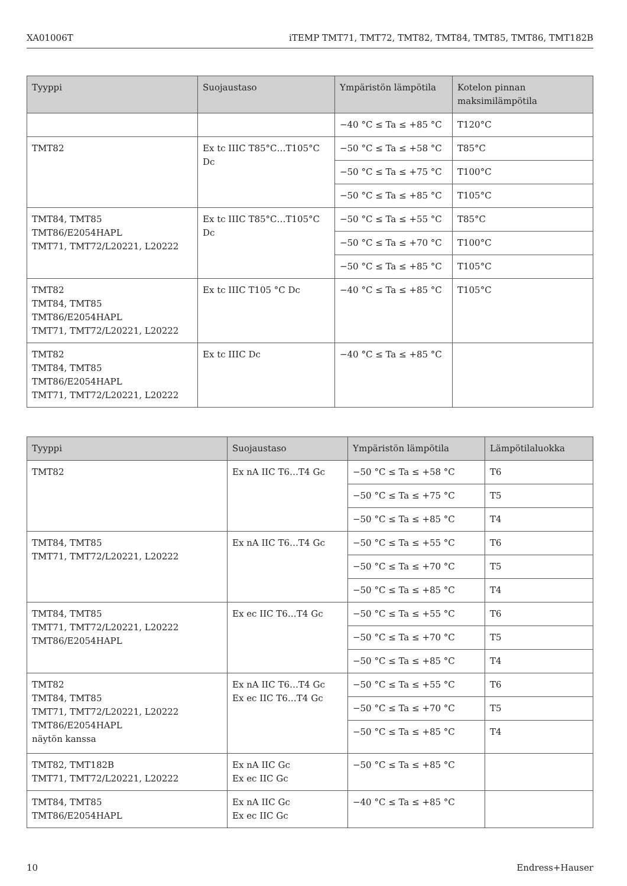XA01006T iTEMP TMT71, TMT72, TMT82, TMT84, TMT85, TMT86, TMT182B
| Tyyppi | Suojaustaso | Ympäristön lämpötila | Kotelon pinnan maksimilämpötila |
| --- | --- | --- | --- |
| | | −40 °C ≤ Ta ≤ +85 °C | T120°C |
| TMT82 | Ex tc IIIC T85°C…T105°C Dc | −50 °C ≤ Ta ≤ +58 °C | T85°C |
| | | −50 °C ≤ Ta ≤ +75 °C | T100°C |
| | | −50 °C ≤ Ta ≤ +85 °C | T105°C |
| TMT84, TMT85 TMT86/E2054HAPL TMT71, TMT72/L20221, L20222 | Ex tc IIIC T85°C…T105°C Dc | −50 °C ≤ Ta ≤ +55 °C | T85°C |
| | | −50 °C ≤ Ta ≤ +70 °C | T100°C |
| | | −50 °C ≤ Ta ≤ +85 °C | T105°C |
| TMT82 TMT84, TMT85 TMT86/E2054HAPL TMT71, TMT72/L20221, L20222 | Ex tc IIIC T105 °C Dc | −40 °C ≤ Ta ≤ +85 °C | T105°C |
| TMT82 TMT84, TMT85 TMT86/E2054HAPL TMT71, TMT72/L20221, L20222 | Ex tc IIIC Dc | −40 °C ≤ Ta ≤ +85 °C | |
| Tyyppi | Suojaustaso | Ympäristön lämpötila | Lämpötilaluokka |
| --- | --- | --- | --- |
| TMT82 | Ex nA IIC T6…T4 Gc | −50 °C ≤ Ta ≤ +58 °C | T6 |
| | | −50 °C ≤ Ta ≤ +75 °C | T5 |
| | | −50 °C ≤ Ta ≤ +85 °C | T4 |
| TMT84, TMT85 TMT71, TMT72/L20221, L20222 | Ex nA IIC T6…T4 Gc | −50 °C ≤ Ta ≤ +55 °C | T6 |
| | | −50 °C ≤ Ta ≤ +70 °C | T5 |
| | | −50 °C ≤ Ta ≤ +85 °C | T4 |
| TMT84, TMT85 TMT71, TMT72/L20221, L20222 TMT86/E2054HAPL | Ex ec IIC T6…T4 Gc | −50 °C ≤ Ta ≤ +55 °C | T6 |
| | | −50 °C ≤ Ta ≤ +70 °C | T5 |
| | | −50 °C ≤ Ta ≤ +85 °C | T4 |
| TMT82 TMT84, TMT85 TMT71, TMT72/L20221, L20222 TMT86/E2054HAPL näytön kanssa | Ex nA IIC T6…T4 Gc Ex ec IIC T6…T4 Gc | −50 °C ≤ Ta ≤ +55 °C | T6 |
| | | −50 °C ≤ Ta ≤ +70 °C | T5 |
| | | −50 °C ≤ Ta ≤ +85 °C | T4 |
| TMT82, TMT182B TMT71, TMT72/L20221, L20222 | Ex nA IIC Gc Ex ec IIC Gc | −50 °C ≤ Ta ≤ +85 °C | |
| TMT84, TMT85 TMT86/E2054HAPL | Ex nA IIC Gc Ex ec IIC Gc | −40 °C ≤ Ta ≤ +85 °C | |
10 Endress+Hauser